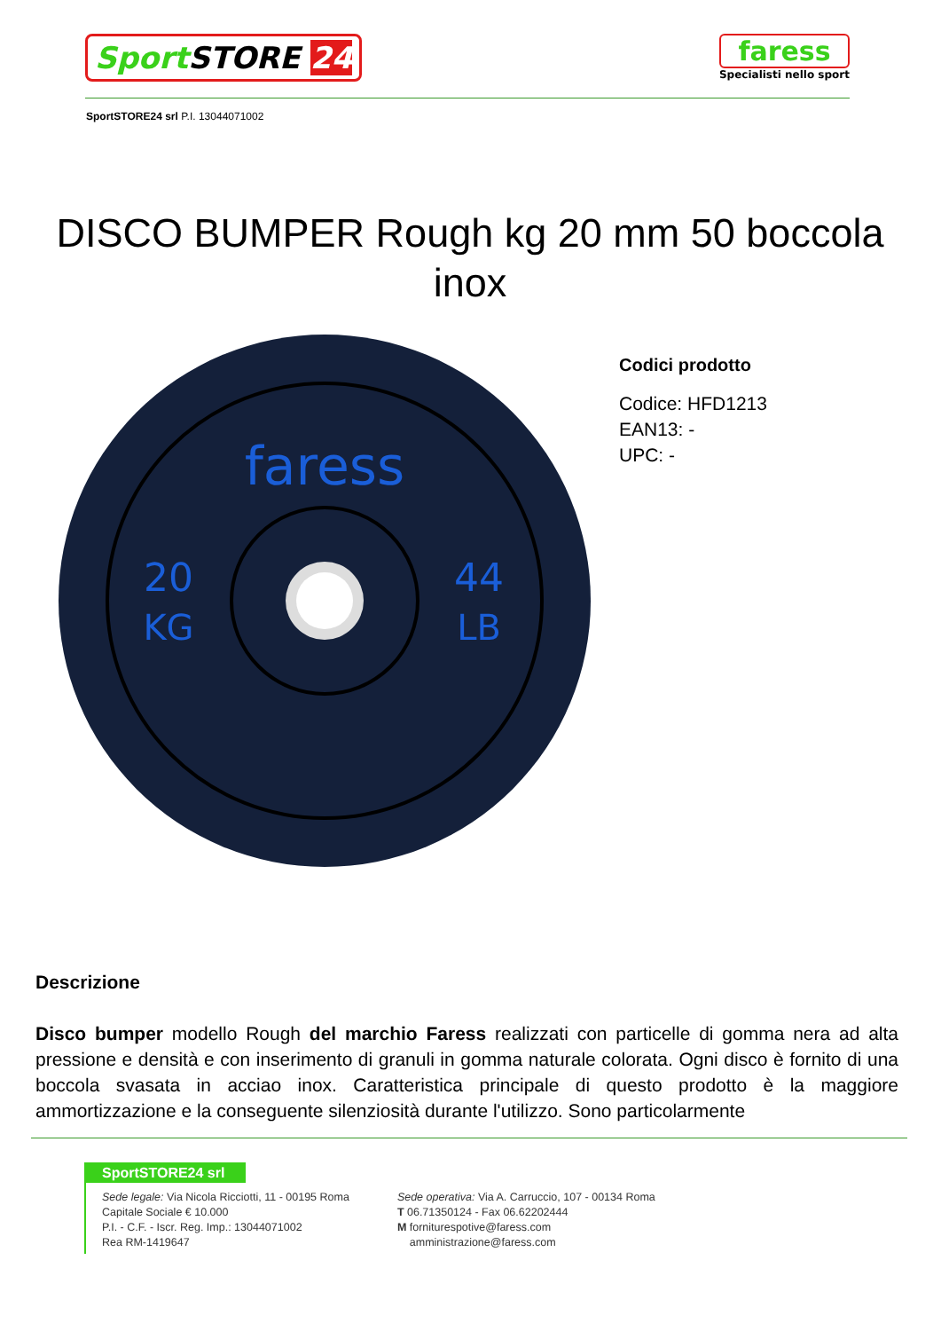Sport STORE 24
faress
Specialisti nello sport
SportSTORE24 srl P.I. 13044071002
DISCO BUMPER Rough kg 20 mm 50 boccola inox
faress
20
KG
44
LB
Codici prodotto
Codice: HFD1213
EAN13: -
UPC: -
Descrizione
Disco bumper modello Rough del marchio Faress realizzati con particelle di gomma nera ad alta pressione e densità e con inserimento di granuli in gomma naturale colorata. Ogni disco è fornito di una boccola svasata in acciao inox. Caratteristica principale di questo prodotto è la maggiore ammortizzazione e la conseguente silenziosità durante l'utilizzo. Sono particolarmente
SportSTORE24 srl
Sede legale: Via Nicola Ricciotti, 11 - 00195 Roma
Capitale Sociale € 10.000
P.I. - C.F. - Iscr. Reg. Imp.: 13044071002
Rea RM-1419647
Sede operativa: Via A. Carruccio, 107 - 00134 Roma
T 06.71350124 - Fax 06.62202444
M forniturespotive@faress.com
amministrazione@faress.com